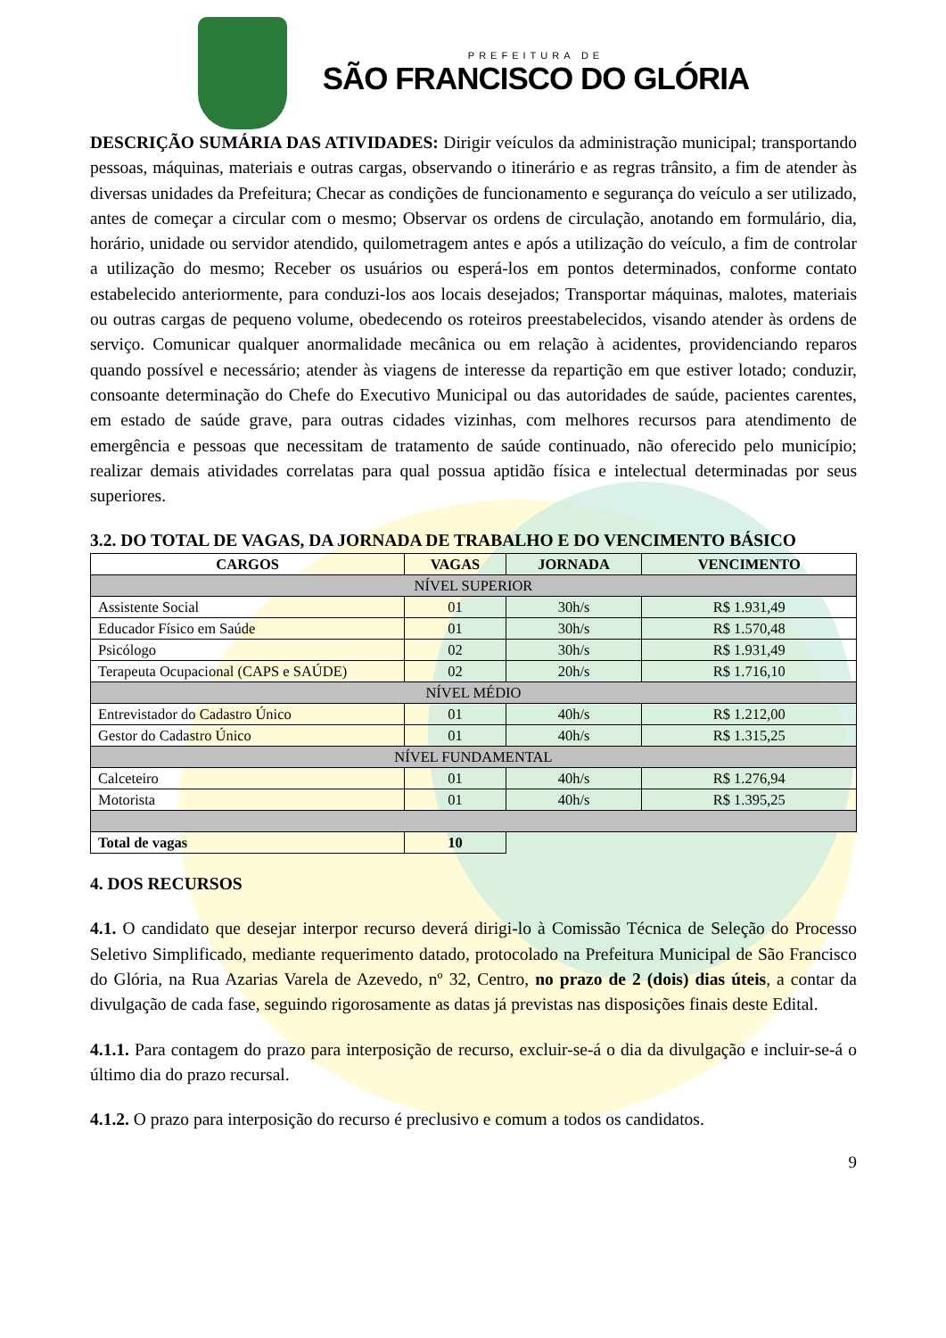PREFEITURA DE
SÃO FRANCISCO DO GLÓRIA
DESCRIÇÃO SUMÁRIA DAS ATIVIDADES: Dirigir veículos da administração municipal; transportando pessoas, máquinas, materiais e outras cargas, observando o itinerário e as regras trânsito, a fim de atender às diversas unidades da Prefeitura; Checar as condições de funcionamento e segurança do veículo a ser utilizado, antes de começar a circular com o mesmo; Observar os ordens de circulação, anotando em formulário, dia, horário, unidade ou servidor atendido, quilometragem antes e após a utilização do veículo, a fim de controlar a utilização do mesmo; Receber os usuários ou esperá-los em pontos determinados, conforme contato estabelecido anteriormente, para conduzi-los aos locais desejados; Transportar máquinas, malotes, materiais ou outras cargas de pequeno volume, obedecendo os roteiros preestabelecidos, visando atender às ordens de serviço. Comunicar qualquer anormalidade mecânica ou em relação à acidentes, providenciando reparos quando possível e necessário; atender às viagens de interesse da repartição em que estiver lotado; conduzir, consoante determinação do Chefe do Executivo Municipal ou das autoridades de saúde, pacientes carentes, em estado de saúde grave, para outras cidades vizinhas, com melhores recursos para atendimento de emergência e pessoas que necessitam de tratamento de saúde continuado, não oferecido pelo município; realizar demais atividades correlatas para qual possua aptidão física e intelectual determinadas por seus superiores.
3.2. DO TOTAL DE VAGAS, DA JORNADA DE TRABALHO E DO VENCIMENTO BÁSICO
| CARGOS | VAGAS | JORNADA | VENCIMENTO |
| --- | --- | --- | --- |
| NÍVEL SUPERIOR | | | |
| Assistente Social | 01 | 30h/s | R$ 1.931,49 |
| Educador Físico em Saúde | 01 | 30h/s | R$ 1.570,48 |
| Psicólogo | 02 | 30h/s | R$ 1.931,49 |
| Terapeuta Ocupacional (CAPS e SAÚDE) | 02 | 20h/s | R$ 1.716,10 |
| NÍVEL MÉDIO | | | |
| Entrevistador do Cadastro Único | 01 | 40h/s | R$ 1.212,00 |
| Gestor do Cadastro Único | 01 | 40h/s | R$ 1.315,25 |
| NÍVEL FUNDAMENTAL | | | |
| Calceteiro | 01 | 40h/s | R$ 1.276,94 |
| Motorista | 01 | 40h/s | R$ 1.395,25 |
| Total de vagas | 10 | | |
4. DOS RECURSOS
4.1. O candidato que desejar interpor recurso deverá dirigi-lo à Comissão Técnica de Seleção do Processo Seletivo Simplificado, mediante requerimento datado, protocolado na Prefeitura Municipal de São Francisco do Glória, na Rua Azarias Varela de Azevedo, nº 32, Centro, no prazo de 2 (dois) dias úteis, a contar da divulgação de cada fase, seguindo rigorosamente as datas já previstas nas disposições finais deste Edital.
4.1.1. Para contagem do prazo para interposição de recurso, excluir-se-á o dia da divulgação e incluir-se-á o último dia do prazo recursal.
4.1.2. O prazo para interposição do recurso é preclusivo e comum a todos os candidatos.
9